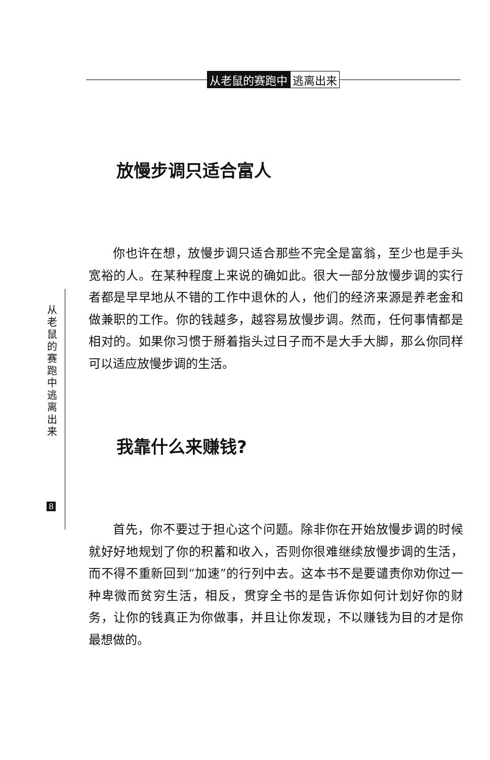从老鼠的赛跑中 逃离出来
从 老 鼠 的 赛 跑 中 逃 离 出 来
8
放慢步调只适合富人
你也许在想，放慢步调只适合那些不完全是富翁，至少也是手头宽裕的人。在某种程度上来说的确如此。很大一部分放慢步调的实行者都是早早地从不错的工作中退休的人，他们的经济来源是养老金和做兼职的工作。你的钱越多，越容易放慢步调。然而，任何事情都是相对的。如果你习惯于掰着指头过日子而不是大手大脚，那么你同样可以适应放慢步调的生活。
我靠什么来赚钱?
首先，你不要过于担心这个问题。除非你在开始放慢步调的时候就好好地规划了你的积蓄和收入，否则你很难继续放慢步调的生活，而不得不重新回到“加速”的行列中去。这本书不是要谴责你劝你过一种卑微而贫穷生活，相反，贯穿全书的是告诉你如何计划好你的财务，让你的钱真正为你做事，并且让你发现，不以赚钱为目的才是你最想做的。